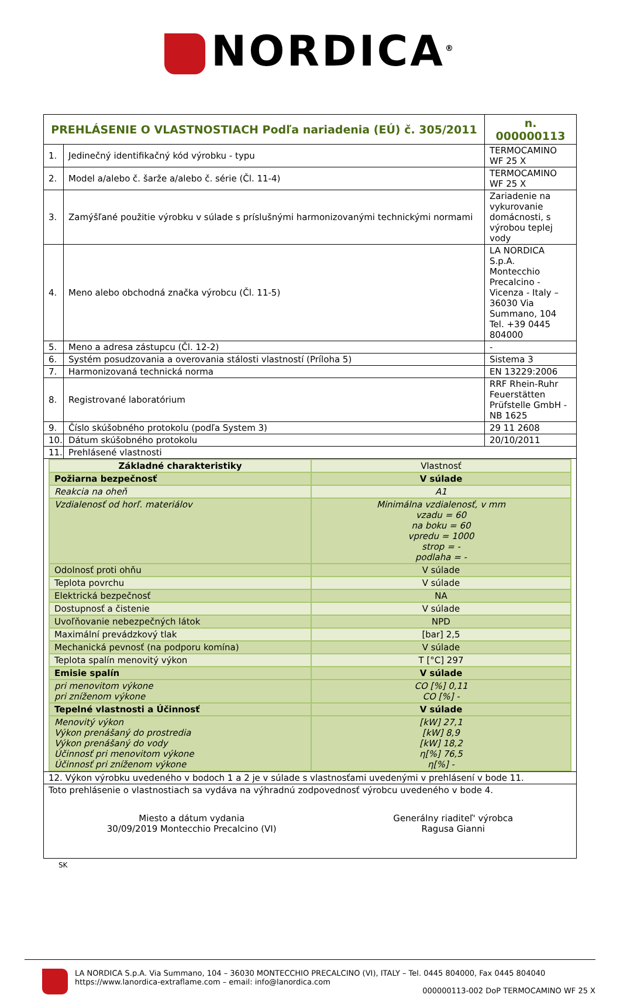NORDICA<sup>®</sup>
| PREHLÁSENIE O VLASTNOSTIACH Podľa nariadenia (EÚ) č. 305/2011 | | n. 000000113 |
| 1. | Jedinečný identifikačný kód výrobku - typu | TERMOCAMINO WF 25 X |
| 2. | Model a/alebo č. šarže a/alebo č. série (Čl. 11-4) | TERMOCAMINO WF 25 X |
| 3. | Zamýšľané použitie výrobku v súlade s príslušnými harmonizovanými technickými normami | Zariadenie na vykurovanie domácnosti, s výrobou teplej vody |
| 4. | Meno alebo obchodná značka výrobcu (Čl. 11-5) | LA NORDICA S.p.A. Montecchio Precalcino - Vicenza - Italy – 36030 Via Summano, 104 Tel. +39 0445 804000 |
| 5. | Meno a adresa zástupcu (Čl. 12-2) | - |
| 6. | Systém posudzovania a overovania stálosti vlastností (Príloha 5) | Sistema 3 |
| 7. | Harmonizovaná technická norma | EN 13229:2006 |
| 8. | Registrované laboratórium | RRF Rhein-Ruhr Feuerstätten Prüfstelle GmbH - NB 1625 |
| 9. | Číslo skúšobného protokolu (podľa System 3) | 29 11 2608 |
| 10. | Dátum skúšobného protokolu | 20/10/2011 |
| 11. | Prehlásené vlastnosti | |
| Základné charakteristiky | Vlastnosť |
| Požiarna bezpečnosť | V súlade |
| Reakcia na oheň | A1 |
| Vzdialenosť od horľ. materiálov | Minimálna vzdialenosť, v mm vzadu = 60 na boku = 60 vpredu = 1000 strop = - podlaha = - |
| Odolnosť proti ohňu | V súlade |
| Teplota povrchu | V súlade |
| Elektrická bezpečnosť | NA |
| Dostupnosť a čistenie | V súlade |
| Uvoľňovanie nebezpečných látok | NPD |
| Maximální prevádzkový tlak | [bar] 2,5 |
| Mechanická pevnosť (na podporu komína) | V súlade |
| Teplota spalín menovitý výkon | T [°C] 297 |
| Emisie spalín | V súlade |
| pri menovitom výkone pri zníženom výkone | CO [%] 0,11 CO [%] - |
| Tepelné vlastnosti a Účinnosť | V súlade |
| Menovitý výkon Výkon prenášaný do prostredia Výkon prenášaný do vody Účinnosť pri menovitom výkone Účinnosť pri zníženom výkone | [kW] 27,1 [kW] 8,9 [kW] 18,2 η[%] 76,5 η[%] - |
| 12. Výkon výrobku uvedeného v bodoch 1 a 2 je v súlade s vlastnosťami uvedenými v prehlásení v bode 11. |
| Toto prehlásenie o vlastnostiach sa vydáva na výhradnú zodpovednosť výrobcu uvedeného v bode 4. Miesto a dátum vydania 30/09/2019 Montecchio Precalcino (VI) Generálny riaditeľ' výrobca Ragusa Gianni |
SK
LA NORDICA S.p.A. Via Summano, 104 – 36030 MONTECCHIO PRECALCINO (VI), ITALY – Tel. 0445 804000, Fax 0445 804040
https://www.lanordica-extraflame.com – email: info@lanordica.com
000000113-002 DoP TERMOCAMINO WF 25 X